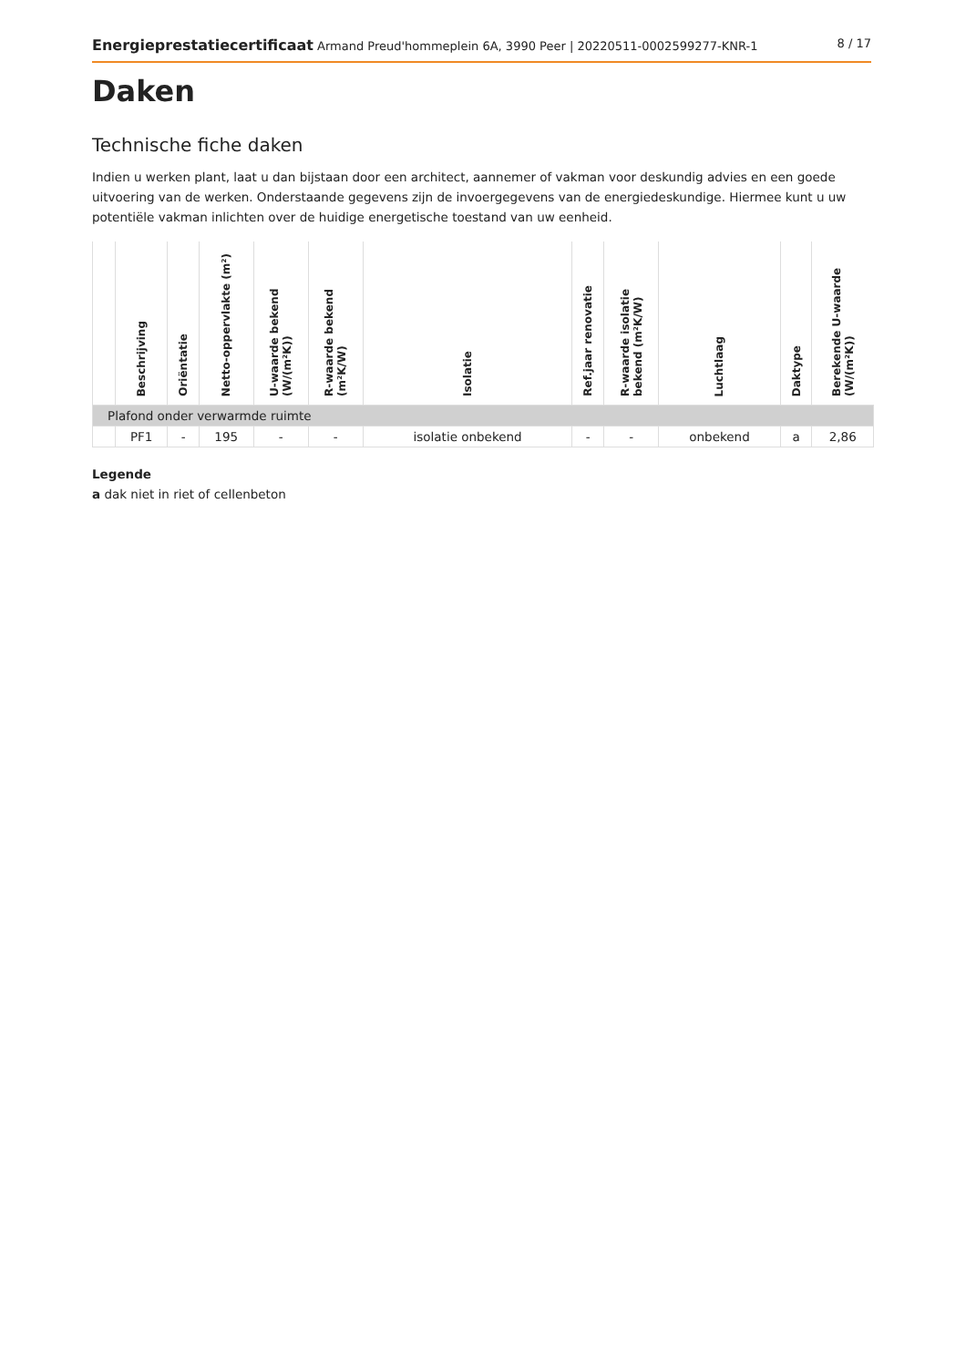Energieprestatiecertificaat Armand Preud'hommeplein 6A, 3990 Peer | 20220511-0002599277-KNR-1
8 / 17
Daken
Technische fiche daken
Indien u werken plant, laat u dan bijstaan door een architect, aannemer of vakman voor deskundig advies en een goede uitvoering van de werken. Onderstaande gegevens zijn de invoergegevens van de energiedeskundige. Hiermee kunt u uw potentiële vakman inlichten over de huidige energetische toestand van uw eenheid.
| | Beschrijving | Oriëntatie | Netto-oppervlakte (m²) | U-waarde bekend (W/(m²K)) | R-waarde bekend (m²K/W) | Isolatie | Ref.jaar renovatie | R-waarde isolatie bekend (m²K/W) | Luchtlaag | Daktype | Berekende U-waarde (W/(m²K)) |
| --- | --- | --- | --- | --- | --- | --- | --- | --- | --- | --- | --- |
| Plafond onder verwarmde ruimte | | | | | | | | | | | |
| | PF1 | - | 195 | - | - | isolatie onbekend | - | - | onbekend | a | 2,86 |
Legende
a dak niet in riet of cellenbeton